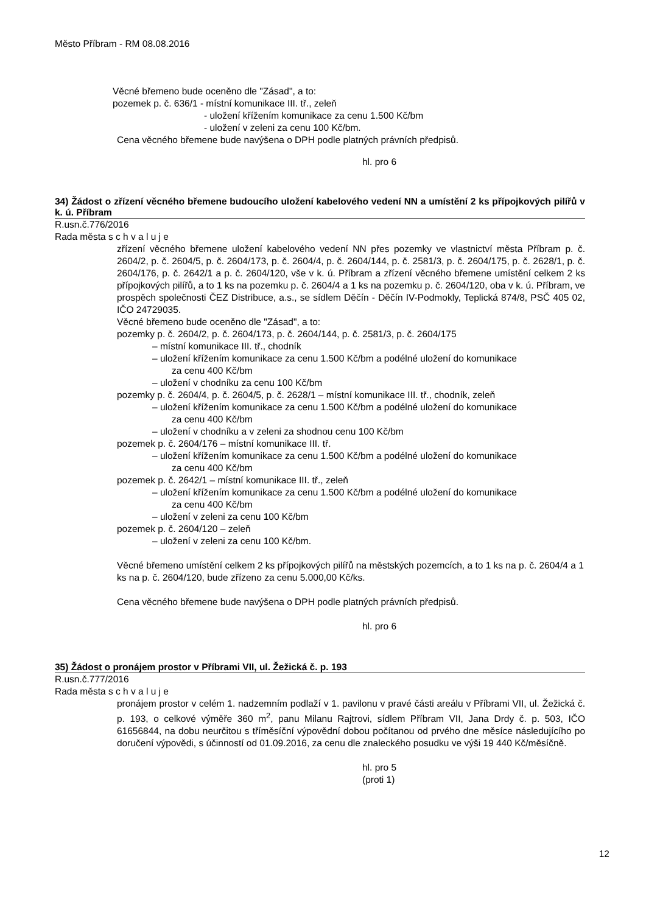Město Příbram - RM 08.08.2016
Věcné břemeno bude oceněno dle "Zásad", a to:
pozemek p. č. 636/1 - místní komunikace III. tř., zeleň
- uložení křížením komunikace za cenu 1.500 Kč/bm
- uložení v zeleni za cenu 100 Kč/bm.
Cena věcného břemene bude navýšena o DPH podle platných právních předpisů.
hl. pro 6
34) Žádost o zřízení věcného břemene budoucího uložení kabelového vedení NN a umístění 2 ks přípojkových pilířů v k. ú. Příbram
R.usn.č.776/2016
Rada města s c h v a l u j e
zřízení věcného břemene uložení kabelového vedení NN přes pozemky ve vlastnictví města Příbram p. č. 2604/2, p. č. 2604/5, p. č. 2604/173, p. č. 2604/4, p. č. 2604/144, p. č. 2581/3, p. č. 2604/175, p. č. 2628/1, p. č. 2604/176, p. č. 2642/1 a p. č. 2604/120, vše v k. ú. Příbram a zřízení věcného břemene umístění celkem 2 ks přípojkových pilířů, a to 1 ks na pozemku p. č. 2604/4 a 1 ks na pozemku p. č. 2604/120, oba v k. ú. Příbram, ve prospěch společnosti ČEZ Distribuce, a.s., se sídlem Děčín - Děčín IV-Podmokly, Teplická 874/8, PSČ 405 02, IČO 24729035.
Věcné břemeno bude oceněno dle "Zásad", a to:
pozemky p. č. 2604/2, p. č. 2604/173, p. č. 2604/144, p. č. 2581/3, p. č. 2604/175
– místní komunikace III. tř., chodník
– uložení křížením komunikace za cenu 1.500 Kč/bm a podélné uložení do komunikace
za cenu 400 Kč/bm
– uložení v chodníku za cenu 100 Kč/bm
pozemky p. č. 2604/4, p. č. 2604/5, p. č. 2628/1 – místní komunikace III. tř., chodník, zeleň
– uložení křížením komunikace za cenu 1.500 Kč/bm a podélné uložení do komunikace
za cenu 400 Kč/bm
– uložení v chodníku a v zeleni za shodnou cenu 100 Kč/bm
pozemek p. č. 2604/176 – místní komunikace III. tř.
– uložení křížením komunikace za cenu 1.500 Kč/bm a podélné uložení do komunikace
za cenu 400 Kč/bm
pozemek p. č. 2642/1 – místní komunikace III. tř., zeleň
– uložení křížením komunikace za cenu 1.500 Kč/bm a podélné uložení do komunikace
za cenu 400 Kč/bm
– uložení v zeleni za cenu 100 Kč/bm
pozemek p. č. 2604/120 – zeleň
– uložení v zeleni za cenu 100 Kč/bm.
Věcné břemeno umístění celkem 2 ks přípojkových pilířů na městských pozemcích, a to 1 ks na p. č. 2604/4 a 1 ks na p. č. 2604/120, bude zřízeno za cenu 5.000,00 Kč/ks.
Cena věcného břemene bude navýšena o DPH podle platných právních předpisů.
hl. pro 6
35) Žádost o pronájem prostor v Příbrami VII, ul. Žežická č. p. 193
R.usn.č.777/2016
Rada města s c h v a l u j e
pronájem prostor v celém 1. nadzemním podlaží v 1. pavilonu v pravé části areálu v Příbrami VII, ul. Žežická č. p. 193, o celkové výměře 360 m<sup>2</sup>, panu Milanu Rajtrovi, sídlem Příbram VII, Jana Drdy č. p. 503, IČO 61656844, na dobu neurčitou s tříměsíční výpovědní dobou počítanou od prvého dne měsíce následujícího po doručení výpovědi, s účinností od 01.09.2016, za cenu dle znaleckého posudku ve výši 19 440 Kč/měsíčně.
hl. pro 5
(proti 1)
12